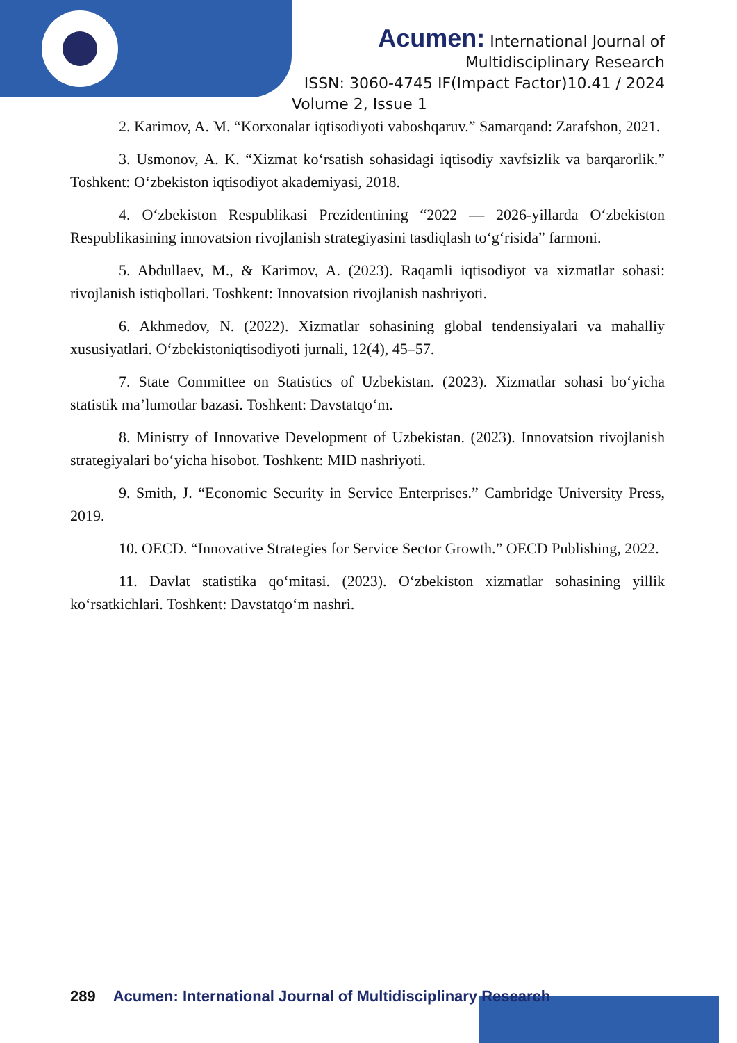Acumen: International Journal of
Multidisciplinary Research
ISSN: 3060-4745 IF(Impact Factor)10.41 / 2024
Volume 2, Issue 1
2. Karimov, A. M. “Korxonalar iqtisodiyoti vaboshqaruv.” Samarqand: Zarafshon, 2021.
3. Usmonov, A. K. “Xizmat ko‘rsatish sohasidagi iqtisodiy xavfsizlik va barqarorlik.” Toshkent: O‘zbekiston iqtisodiyot akademiyasi, 2018.
4. O‘zbekiston Respublikasi Prezidentining “2022 — 2026-yillarda O‘zbekiston Respublikasining innovatsion rivojlanish strategiyasini tasdiqlash to‘g‘risida” farmoni.
5. Abdullaev, M., & Karimov, A. (2023). Raqamli iqtisodiyot va xizmatlar sohasi: rivojlanish istiqbollari. Toshkent: Innovatsion rivojlanish nashriyoti.
6. Akhmedov, N. (2022). Xizmatlar sohasining global tendensiyalari va mahalliy xususiyatlari. O‘zbekistoniqtisodiyoti jurnali, 12(4), 45–57.
7. State Committee on Statistics of Uzbekistan. (2023). Xizmatlar sohasi bo‘yicha statistik ma’lumotlar bazasi. Toshkent: Davstatqo‘m.
8. Ministry of Innovative Development of Uzbekistan. (2023). Innovatsion rivojlanish strategiyalari bo‘yicha hisobot. Toshkent: MID nashriyoti.
9. Smith, J. “Economic Security in Service Enterprises.” Cambridge University Press, 2019.
10. OECD. “Innovative Strategies for Service Sector Growth.” OECD Publishing, 2022.
11. Davlat statistika qo‘mitasi. (2023). O‘zbekiston xizmatlar sohasining yillik ko‘rsatkichlari. Toshkent: Davstatqo‘m nashri.
289 Acumen: International Journal of Multidisciplinary Research